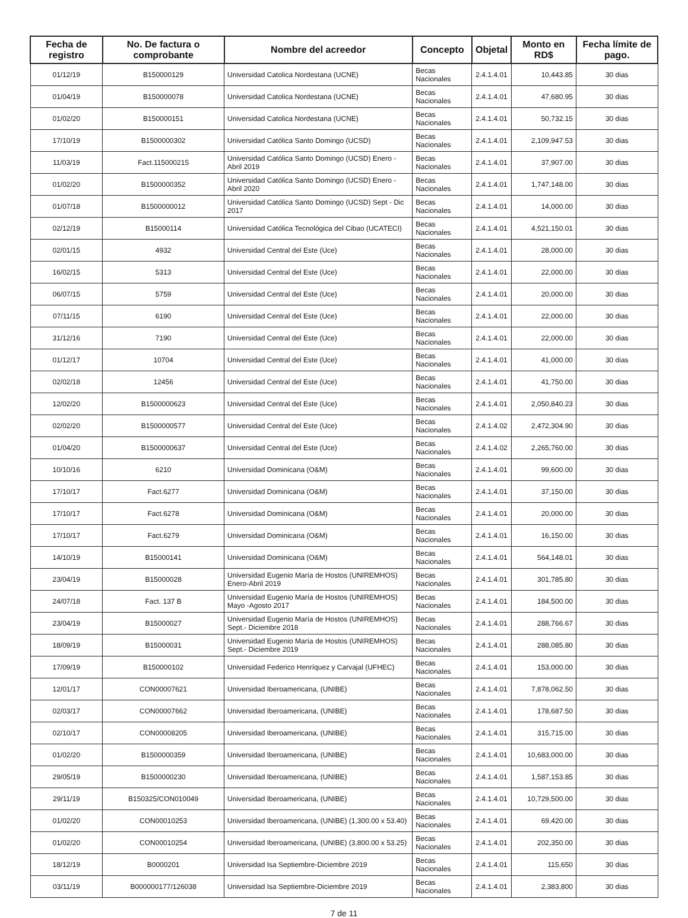| Fecha de registro | No. De factura o comprobante | Nombre del acreedor | Concepto | Objetal | Monto en RD$ | Fecha límite de pago. |
| --- | --- | --- | --- | --- | --- | --- |
| 01/12/19 | B150000129 | Universidad Catolica Nordestana (UCNE) | Becas Nacionales | 2.4.1.4.01 | 10,443.85 | 30 dias |
| 01/04/19 | B150000078 | Universidad Catolica Nordestana (UCNE) | Becas Nacionales | 2.4.1.4.01 | 47,680.95 | 30 dias |
| 01/02/20 | B150000151 | Universidad Catolica Nordestana (UCNE) | Becas Nacionales | 2.4.1.4.01 | 50,732.15 | 30 dias |
| 17/10/19 | B1500000302 | Universidad Católica Santo Domingo (UCSD) | Becas Nacionales | 2.4.1.4.01 | 2,109,947.53 | 30 dias |
| 11/03/19 | Fact.115000215 | Universidad Católica Santo Domingo (UCSD) Enero - Abril 2019 | Becas Nacionales | 2.4.1.4.01 | 37,907.00 | 30 dias |
| 01/02/20 | B1500000352 | Universidad Católica Santo Domingo (UCSD) Enero - Abril 2020 | Becas Nacionales | 2.4.1.4.01 | 1,747,148.00 | 30 dias |
| 01/07/18 | B1500000012 | Universidad Católica Santo Domingo (UCSD) Sept - Dic 2017 | Becas Nacionales | 2.4.1.4.01 | 14,000.00 | 30 dias |
| 02/12/19 | B15000114 | Universidad Católica Tecnológica del Cibao (UCATECI) | Becas Nacionales | 2.4.1.4.01 | 4,521,150.01 | 30 dias |
| 02/01/15 | 4932 | Universidad Central del Este (Uce) | Becas Nacionales | 2.4.1.4.01 | 28,000.00 | 30 dias |
| 16/02/15 | 5313 | Universidad Central del Este (Uce) | Becas Nacionales | 2.4.1.4.01 | 22,000.00 | 30 dias |
| 06/07/15 | 5759 | Universidad Central del Este (Uce) | Becas Nacionales | 2.4.1.4.01 | 20,000.00 | 30 dias |
| 07/11/15 | 6190 | Universidad Central del Este (Uce) | Becas Nacionales | 2.4.1.4.01 | 22,000.00 | 30 dias |
| 31/12/16 | 7190 | Universidad Central del Este (Uce) | Becas Nacionales | 2.4.1.4.01 | 22,000.00 | 30 dias |
| 01/12/17 | 10704 | Universidad Central del Este (Uce) | Becas Nacionales | 2.4.1.4.01 | 41,000.00 | 30 dias |
| 02/02/18 | 12456 | Universidad Central del Este (Uce) | Becas Nacionales | 2.4.1.4.01 | 41,750.00 | 30 dias |
| 12/02/20 | B1500000623 | Universidad Central del Este (Uce) | Becas Nacionales | 2.4.1.4.01 | 2,050,840.23 | 30 dias |
| 02/02/20 | B1500000577 | Universidad Central del Este (Uce) | Becas Nacionales | 2.4.1.4.02 | 2,472,304.90 | 30 dias |
| 01/04/20 | B1500000637 | Universidad Central del Este (Uce) | Becas Nacionales | 2.4.1.4.02 | 2,265,760.00 | 30 dias |
| 10/10/16 | 6210 | Universidad Dominicana (O&M) | Becas Nacionales | 2.4.1.4.01 | 99,600.00 | 30 dias |
| 17/10/17 | Fact.6277 | Universidad Dominicana (O&M) | Becas Nacionales | 2.4.1.4.01 | 37,150.00 | 30 dias |
| 17/10/17 | Fact.6278 | Universidad Dominicana (O&M) | Becas Nacionales | 2.4.1.4.01 | 20,000.00 | 30 dias |
| 17/10/17 | Fact.6279 | Universidad Dominicana (O&M) | Becas Nacionales | 2.4.1.4.01 | 16,150.00 | 30 dias |
| 14/10/19 | B15000141 | Universidad Dominicana (O&M) | Becas Nacionales | 2.4.1.4.01 | 564,148.01 | 30 dias |
| 23/04/19 | B15000028 | Universidad Eugenio María de Hostos (UNIREMHOS) Enero-Abril 2019 | Becas Nacionales | 2.4.1.4.01 | 301,785.80 | 30 dias |
| 24/07/18 | Fact. 137 B | Universidad Eugenio María de Hostos (UNIREMHOS) Mayo -Agosto 2017 | Becas Nacionales | 2.4.1.4.01 | 184,500.00 | 30 dias |
| 23/04/19 | B15000027 | Universidad Eugenio María de Hostos (UNIREMHOS) Sept.- Diciembre 2018 | Becas Nacionales | 2.4.1.4.01 | 288,766.67 | 30 dias |
| 18/09/19 | B15000031 | Universidad Eugenio María de Hostos (UNIREMHOS) Sept.- Diciembre 2019 | Becas Nacionales | 2.4.1.4.01 | 288,085.80 | 30 dias |
| 17/09/19 | B150000102 | Universidad Federico Henríquez y Carvajal (UFHEC) | Becas Nacionales | 2.4.1.4.01 | 153,000.00 | 30 dias |
| 12/01/17 | CON00007621 | Universidad Iberoamericana, (UNIBE) | Becas Nacionales | 2.4.1.4.01 | 7,878,062.50 | 30 dias |
| 02/03/17 | CON00007662 | Universidad Iberoamericana, (UNIBE) | Becas Nacionales | 2.4.1.4.01 | 178,687.50 | 30 dias |
| 02/10/17 | CON00008205 | Universidad Iberoamericana, (UNIBE) | Becas Nacionales | 2.4.1.4.01 | 315,715.00 | 30 dias |
| 01/02/20 | B1500000359 | Universidad Iberoamericana, (UNIBE) | Becas Nacionales | 2.4.1.4.01 | 10,683,000.00 | 30 dias |
| 29/05/19 | B1500000230 | Universidad Iberoamericana, (UNIBE) | Becas Nacionales | 2.4.1.4.01 | 1,587,153.85 | 30 dias |
| 29/11/19 | B150325/CON010049 | Universidad Iberoamericana, (UNIBE) | Becas Nacionales | 2.4.1.4.01 | 10,729,500.00 | 30 dias |
| 01/02/20 | CON00010253 | Universidad Iberoamericana, (UNIBE) (1,300.00 x 53.40) | Becas Nacionales | 2.4.1.4.01 | 69,420.00 | 30 dias |
| 01/02/20 | CON00010254 | Universidad Iberoamericana, (UNIBE) (3,800.00 x 53.25) | Becas Nacionales | 2.4.1.4.01 | 202,350.00 | 30 dias |
| 18/12/19 | B0000201 | Universidad Isa Septiembre-Diciembre 2019 | Becas Nacionales | 2.4.1.4.01 | 115,650 | 30 dias |
| 03/11/19 | B000000177/126038 | Universidad Isa Septiembre-Diciembre 2019 | Becas Nacionales | 2.4.1.4.01 | 2,383,800 | 30 dias |
7 de 11